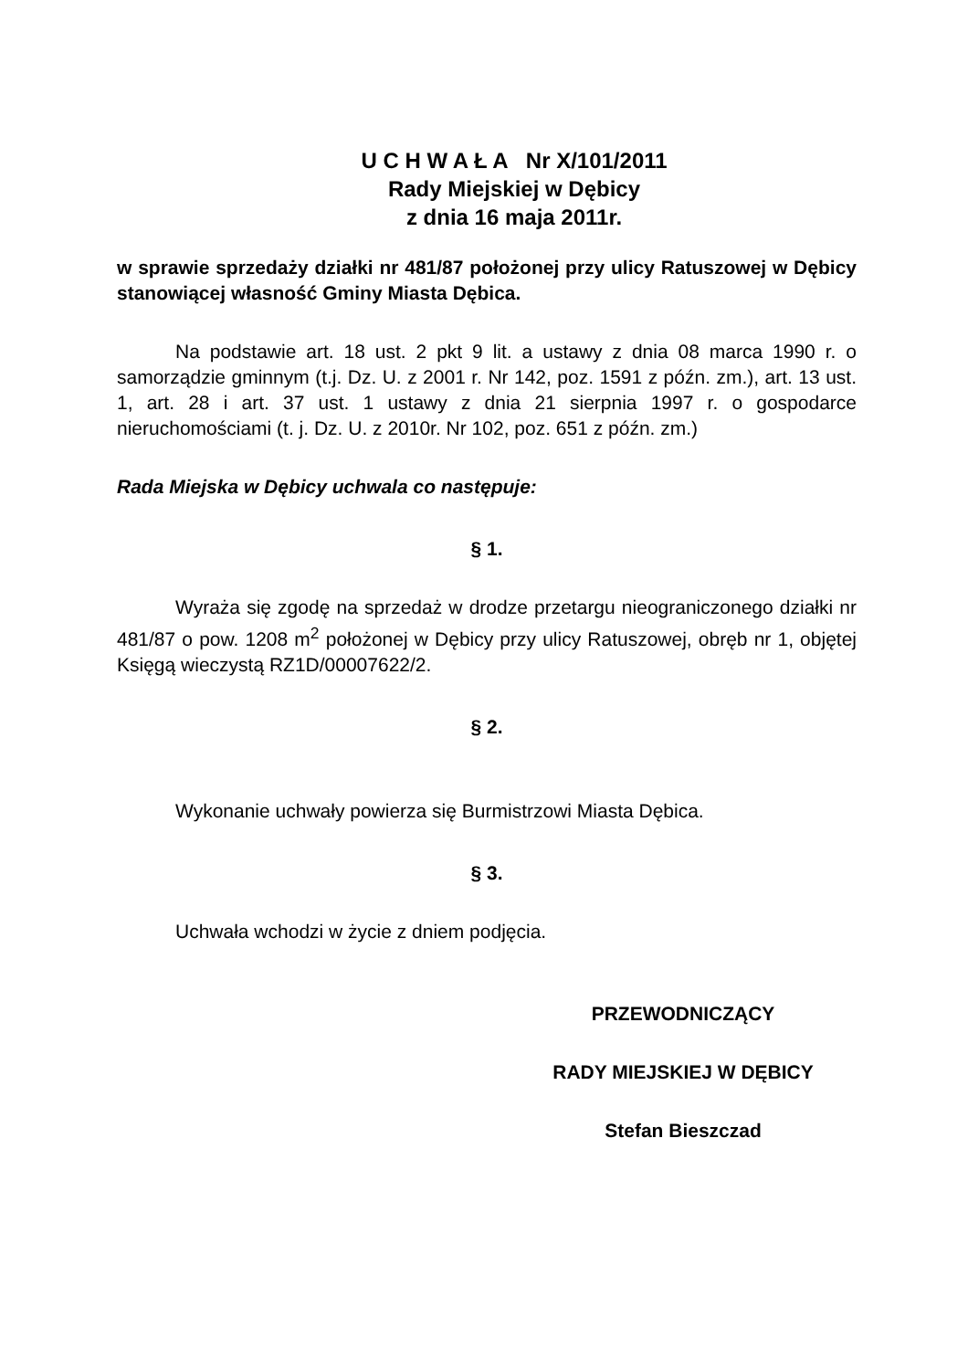U C H W A Ł A Nr X/101/2011
Rady Miejskiej w Dębicy
z dnia 16 maja 2011r.
w sprawie sprzedaży działki nr 481/87 położonej przy ulicy Ratuszowej w Dębicy stanowiącej własność Gminy Miasta Dębica.
Na podstawie art. 18 ust. 2 pkt 9 lit. a ustawy z dnia 08 marca 1990 r. o samorządzie gminnym (t.j. Dz. U. z 2001 r. Nr 142, poz. 1591 z późn. zm.), art. 13 ust. 1, art. 28 i art. 37 ust. 1 ustawy z dnia 21 sierpnia 1997 r. o gospodarce nieruchomościami (t. j. Dz. U. z 2010r. Nr 102, poz. 651 z późn. zm.)
Rada Miejska w Dębicy uchwala co następuje:
§ 1.
Wyraża się zgodę na sprzedaż w drodze przetargu nieograniczonego działki nr 481/87 o pow. 1208 m<sup>2</sup> położonej w Dębicy przy ulicy Ratuszowej, obręb nr 1, objętej Księgą wieczystą RZ1D/00007622/2.
§ 2.
Wykonanie uchwały powierza się Burmistrzowi Miasta Dębica.
§ 3.
Uchwała wchodzi w życie z dniem podjęcia.
PRZEWODNICZĄCY
RADY MIEJSKIEJ W DĘBICY
Stefan Bieszczad